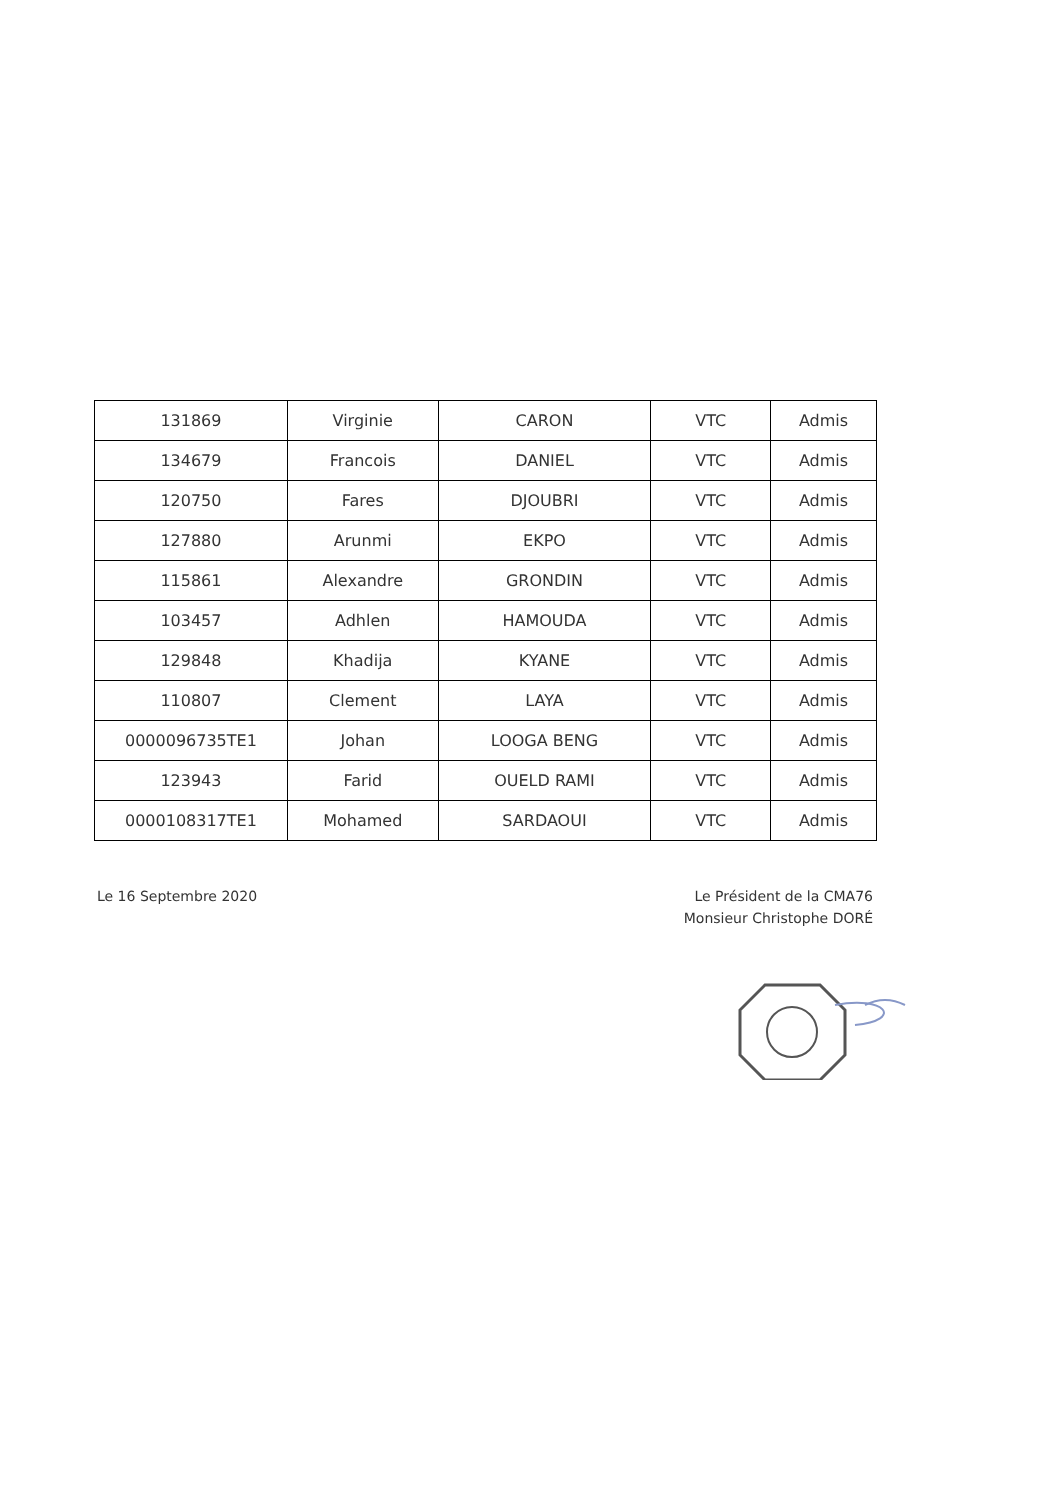| 131869 | Virginie | CARON | VTC | Admis |
| 134679 | Francois | DANIEL | VTC | Admis |
| 120750 | Fares | DJOUBRI | VTC | Admis |
| 127880 | Arunmi | EKPO | VTC | Admis |
| 115861 | Alexandre | GRONDIN | VTC | Admis |
| 103457 | Adhlen | HAMOUDA | VTC | Admis |
| 129848 | Khadija | KYANE | VTC | Admis |
| 110807 | Clement | LAYA | VTC | Admis |
| 0000096735TE1 | Johan | LOOGA BENG | VTC | Admis |
| 123943 | Farid | OUELD RAMI | VTC | Admis |
| 0000108317TE1 | Mohamed | SARDAOUI | VTC | Admis |
Le 16 Septembre 2020 Le Président de la CMA76
Monsieur Christophe DORÉ